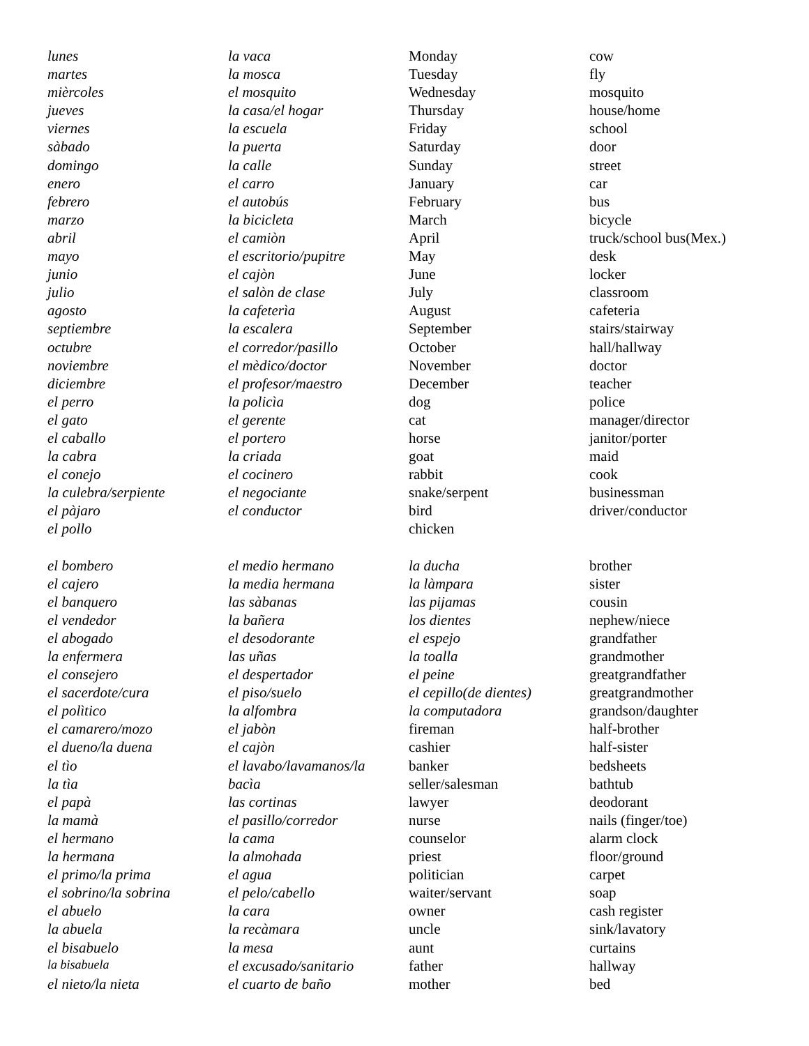| lunes | la vaca | Monday | cow |
| martes | la mosca | Tuesday | fly |
| mièrcoles | el mosquito | Wednesday | mosquito |
| jueves | la casa/el hogar | Thursday | house/home |
| viernes | la escuela | Friday | school |
| sàbado | la puerta | Saturday | door |
| domingo | la calle | Sunday | street |
| enero | el carro | January | car |
| febrero | el autobús | February | bus |
| marzo | la bicicleta | March | bicycle |
| abril | el camiòn | April | truck/school bus(Mex.) |
| mayo | el escritorio/pupitre | May | desk |
| junio | el cajòn | June | locker |
| julio | el salòn de clase | July | classroom |
| agosto | la cafeterìa | August | cafeteria |
| septiembre | la escalera | September | stairs/stairway |
| octubre | el corredor/pasillo | October | hall/hallway |
| noviembre | el mèdico/doctor | November | doctor |
| diciembre | el profesor/maestro | December | teacher |
| el perro | la policìa | dog | police |
| el gato | el gerente | cat | manager/director |
| el caballo | el portero | horse | janitor/porter |
| la cabra | la criada | goat | maid |
| el conejo | el cocinero | rabbit | cook |
| la culebra/serpiente | el negociante | snake/serpent | businessman |
| el pàjaro | el conductor | bird | driver/conductor |
| el pollo | | chicken | |
| el bombero | el medio hermano | la ducha | brother |
| el cajero | la media hermana | la làmpara | sister |
| el banquero | las sàbanas | las pijamas | cousin |
| el vendedor | la bañera | los dientes | nephew/niece |
| el abogado | el desodorante | el espejo | grandfather |
| la enfermera | las uñas | la toalla | grandmother |
| el consejero | el despertador | el peine | greatgrandfather |
| el sacerdote/cura | el piso/suelo | el cepillo(de dientes) | greatgrandmother |
| el polìtico | la alfombra | la computadora | grandson/daughter |
| el camarero/mozo | el jabòn | fireman | half-brother |
| el dueno/la duena | el cajòn | cashier | half-sister |
| el tìo | el lavabo/lavamanos/la | banker | bedsheets |
| la tìa | bacìa | seller/salesman | bathtub |
| el papà | las cortinas | lawyer | deodorant |
| la mamà | el pasillo/corredor | nurse | nails (finger/toe) |
| el hermano | la cama | counselor | alarm clock |
| la hermana | la almohada | priest | floor/ground |
| el primo/la prima | el agua | politician | carpet |
| el sobrino/la sobrina | el pelo/cabello | waiter/servant | soap |
| el abuelo | la cara | owner | cash register |
| la abuela | la recàmara | uncle | sink/lavatory |
| el bisabuelo | la mesa | aunt | curtains |
| la bisabuela | el excusado/sanitario | father | hallway |
| el nieto/la nieta | el cuarto de baño | mother | bed |